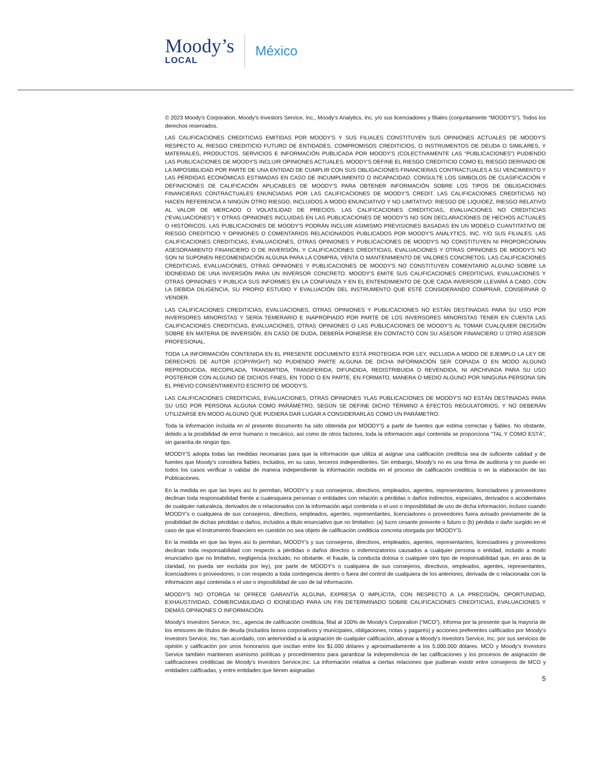Moody’s
LOCAL
México
© 2023 Moody's Corporation, Moody's Investors Service, Inc., Moody's Analytics, Inc. y/o sus licenciadores y filiales (conjuntamente “MOODY'S”). Todos los derechos reservados.
LAS CALIFICACIONES CREDITICIAS EMITIDAS POR MOODY'S Y SUS FILIALES CONSTITUYEN SUS OPINIONES ACTUALES DE MOODY'S RESPECTO AL RIESGO CREDITICIO FUTURO DE ENTIDADES, COMPROMISOS CREDITICIOS, O INSTRUMENTOS DE DEUDA O SIMILARES, Y MATERIALES, PRODUCTOS, SERVICIOS E INFORMACIÓN PUBLICADA POR MOODY'S (COLECTIVAMENTE LAS “PUBLICACIONES”) PUDIENDO LAS PUBLICACIONES DE MOODY'S INCLUIR OPINIONES ACTUALES. MOODY'S DEFINE EL RIESGO CREDITICIO COMO EL RIESGO DERIVADO DE LA IMPOSIBILIDAD POR PARTE DE UNA ENTIDAD DE CUMPLIR CON SUS OBLIGACIONES FINANCIERAS CONTRACTUALES A SU VENCIMIENTO Y LAS PÉRDIDAS ECONÓMICAS ESTIMADAS EN CASO DE INCUMPLIMIENTO O INCAPACIDAD. CONSULTE LOS SIMBOLOS DE CLASIFICACIÓN Y DEFINICIONES DE CALIFICACIÓN APLICABLES DE MOODY'S PARA OBTENER INFORMACIÓN SOBRE LOS TIPOS DE OBLIGACIONES FINANCIERAS CONTRACTUALES ENUNCIADAS POR LAS CALIFICACIONES DE MOODY'S CREDIT. LAS CALIFICACIONES CREDITICIAS NO HACEN REFERENCIA A NINGÚN OTRO RIESGO, INCLUIDOS A MODO ENUNCIATIVO Y NO LIMITATIVO: RIESGO DE LIQUIDEZ, RIESGO RELATIVO AL VALOR DE MERCADO O VOLATILIDAD DE PRECIOS. LAS CALIFICACIONES CREDITICIAS, EVALUACIONES NO CREDITICIAS (“EVALUACIONES”) Y OTRAS OPINIONES INCLUIDAS EN LAS PUBLICACIONES DE MOODY'S NO SON DECLARACIONES DE HECHOS ACTUALES O HISTÓRICOS. LAS PUBLICACIONES DE MOODY'S PODRÁN INCLUIR ASIMISMO PREVISIONES BASADAS EN UN MODELO CUANTITATIVO DE RIESGO CREDITICIO Y OPINIONES O COMENTARIOS RELACIONADOS PUBLICADOS POR MOODY'S ANALYTICS, INC. Y/O SUS FILIALES. LAS CALIFICACIONES CREDITICIAS, EVALUACIONES, OTRAS OPINIONES Y PUBLICACIONES DE MOODY'S NO CONSTITUYEN NI PROPORCIONAN ASESORAMIENTO FINANCIERO O DE INVERSIÓN, Y CALIFICACIONES CREDITICIAS, EVALUACIONES Y OTRAS OPINIONES DE MOODY'S NO SON NI SUPONEN RECOMENDACIÓN ALGUNA PARA LA COMPRA, VENTA O MANTENIMIENTO DE VALORES CONCRETOS. LAS CALIFICACIONES CREDITICIAS, EVALUACIONES, OTRAS OPINIONES Y PUBLICACIONES DE MOODY'S NO CONSTITUYEN COMENTARIO ALGUNO SOBRE LA IDONEIDAD DE UNA INVERSIÓN PARA UN INVERSOR CONCRETO. MOODY'S EMITE SUS CALIFICACIONES CREDITICIAS, EVALUACIONES Y OTRAS OPINIONES Y PUBLICA SUS INFORMES EN LA CONFIANZA Y EN EL ENTENDIMIENTO DE QUE CADA INVERSOR LLEVARÁ A CABO, CON LA DEBIDA DILIGENCIA, SU PROPIO ESTUDIO Y EVALUACIÓN DEL INSTRUMENTO QUE ESTÉ CONSIDERANDO COMPRAR, CONSERVAR O VENDER.
LAS CALIFICACIONES CREDITICIAS, EVALUACIONES, OTRAS OPINIONES Y PUBLICACIONES NO ESTÁN DESTINADAS PARA SU USO POR INVERSORES MINORISTAS Y SERÍA TEMERARIO E INAPROPIADO POR PARTE DE LOS INVERSORES MINORISTAS TENER EN CUENTA LAS CALIFICACIONES CREDITICIAS, EVALUACIONES, OTRAS OPINIONES O LAS PUBLICACIONES DE MOODY'S AL TOMAR CUALQUIER DECISIÓN SOBRE EN MATERIA DE INVERSIÓN. EN CASO DE DUDA, DEBERÍA PONERSE EN CONTACTO CON SU ASESOR FINANCIERO U OTRO ASESOR PROFESIONAL.
TODA LA INFORMACIÓN CONTENIDA EN EL PRESENTE DOCUMENTO ESTÁ PROTEGIDA POR LEY, INCLUIDA A MODO DE EJEMPLO LA LEY DE DERECHOS DE AUTOR (COPYRIGHT) NO PUDIENDO PARTE ALGUNA DE DICHA INFORMACIÓN SER COPIADA O EN MODO ALGUNO REPRODUCIDA, RECOPILADA, TRANSMITIDA, TRANSFERIDA, DIFUNDIDA, REDISTRIBUIDA O REVENDIDA, NI ARCHIVADA PARA SU USO POSTERIOR CON ALGUNO DE DICHOS FINES, EN TODO O EN PARTE, EN FORMATO, MANERA O MEDIO ALGUNO POR NINGUNA PERSONA SIN EL PREVIO CONSENTIMIENTO ESCRITO DE MOODY'S.
LAS CALIFICACIONES CREDITICIAS, EVALUACIONES, OTRAS OPINIONES YLAS PUBLICACIONES DE MOODY'S NO ESTÁN DESTINADAS PARA SU USO POR PERSONA ALGUNA COMO PARÁMETRO, SEGÚN SE DEFINE DICHO TÉRMINO A EFECTOS REGULATORIOS, Y NO DEBERÁN UTILIZARSE EN MODO ALGUNO QUE PUDIERA DAR LUGAR A CONSIDERARLAS COMO UN PARÁMETRO.
Toda la información incluida en el presente documento ha sido obtenida por MOODY'S a partir de fuentes que estima correctas y fiables. No obstante, debido a la posibilidad de error humano o mecánico, así como de otros factores, toda la información aquí contenida se proporciona “TAL Y COMO ESTÁ”, sin garantía de ningún tipo.
MOODY'S adopta todas las medidas necesarias para que la información que utiliza al asignar una calificación crediticia sea de suficiente calidad y de fuentes que Moody's considera fiables, incluidos, en su caso, terceros independientes. Sin embargo, Moody's no es una firma de auditoría y no puede en todos los casos verificar o validar de manera independiente la información recibida en el proceso de calificación crediticia o en la elaboración de las Publicaciones.
En la medida en que las leyes así lo permitan, MOODY's y sus consejeros, directivos, empleados, agentes, representantes, licenciadores y proveedores declinan toda responsabilidad frente a cualesquiera personas o entidades con relación a pérdidas o daños indirectos, especiales, derivados o accidentales de cualquier naturaleza, derivados de o relacionados con la información aquí contenida o el uso o imposibilidad de uso de dicha información, incluso cuando MOODY's o cualquiera de sus consejeros, directivos, empleados, agentes, representantes, licenciadores o proveedores fuera avisado previamente de la posibilidad de dichas pérdidas o daños, incluidos a titulo enunciativo que no limitativo: (a) lucro cesante presente o futuro o (b) pérdida o daño surgido en el caso de que el instrumento financiero en cuestión no sea objeto de calificación crediticia concreta otorgada por MOODY'S.
En la medida en que las leyes así lo permitan, MOODY's y sus consejeros, directivos, empleados, agentes, representantes, licenciadores y proveedores declinan toda responsabilidad con respecto a pérdidas o daños directos o indemnizatorios causados a cualquier persona o entidad, incluido a modo enunciativo que no limitativo, negligencia (excluido, no obstante, el fraude, la conducta dolosa o cualquier otro tipo de responsabilidad que, en aras de la claridad, no pueda ser excluida por ley), por parte de MOODY's o cualquiera de sus consejeros, directivos, empleados, agentes, representantes, licenciadores o proveedores, o con respecto a toda contingencia dentro o fuera del control de cualquiera de los anteriores, derivada de o relacionada con la información aquí contenida o el uso o imposibilidad de uso de tal información.
MOODY'S NO OTORGA NI OFRECE GARANTÍA ALGUNA, EXPRESA O IMPLÍCITA, CON RESPECTO A LA PRECISIÓN, OPORTUNIDAD, EXHAUSTIVIDAD, COMERCIABILIDAD O IDONEIDAD PARA UN FIN DETERMINADO SOBRE CALIFICACIONES CREDITICIAS, EVALUACIONES Y DEMÁS OPINIONES O INFORMACIÓN.
Moody's Investors Service, Inc., agencia de calificación crediticia, filial al 100% de Moody's Corporation (“MCO”), informa por la presente que la mayoría de los emisores de títulos de deuda (incluidos bonos corporativos y municipales, obligaciones, notas y pagarés) y acciones preferentes calificados por Moody's Investors Service, Inc. han acordado, con anterioridad a la asignación de cualquier calificación, abonar a Moody's Investors Service, Inc. por sus servicios de opinión y calificación por unos honorarios que oscilan entre los $1.000 dólares y aproximadamente a los 5.000.000 dólares. MCO y Moody's Investors Service también mantienen asimismo políticas y procedimientos para garantizar la independencia de las calificaciones y los procesos de asignación de calificaciones crediticias de Moody's Investors Service,Inc. La información relativa a ciertas relaciones que pudieran existir entre consejeros de MCO y entidades calificadas, y entre entidades que tienen asignadas
5